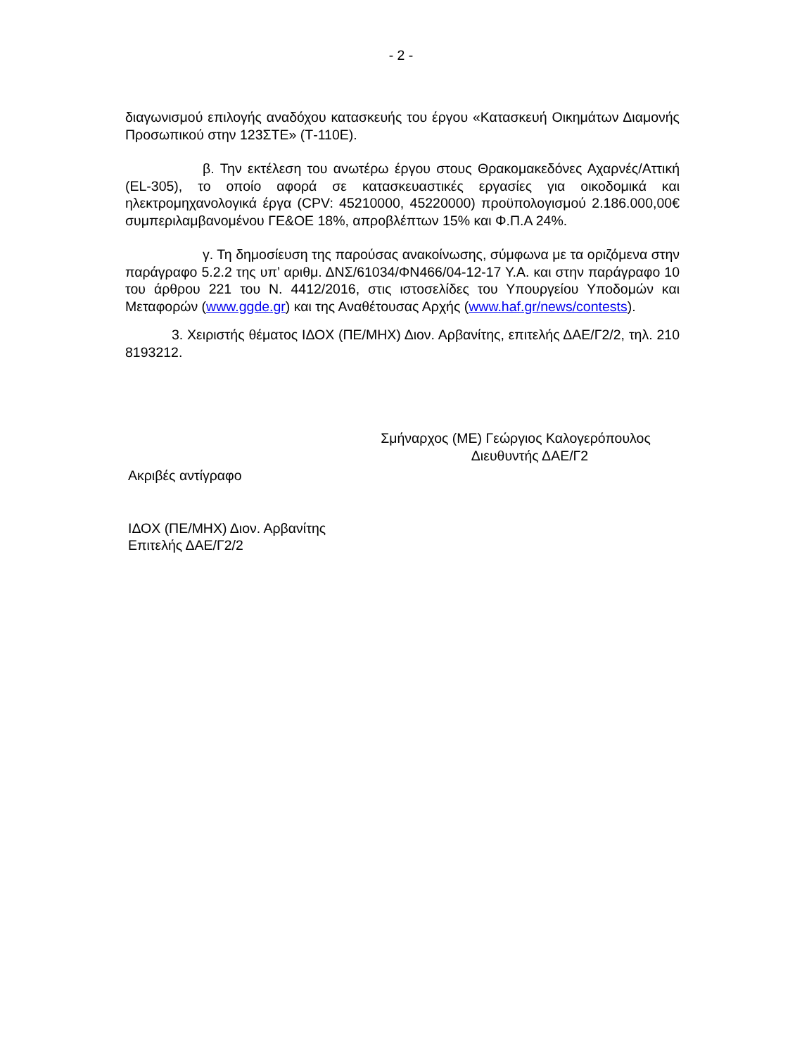- 2 -
διαγωνισμού επιλογής αναδόχου κατασκευής του έργου «Κατασκευή Οικημάτων Διαμονής Προσωπικού στην 123ΣΤΕ» (Τ-110Ε).
β. Την εκτέλεση του ανωτέρω έργου στους Θρακομακεδόνες Αχαρνές/Αττική (EL-305), το οποίο αφορά σε κατασκευαστικές εργασίες για οικοδομικά και ηλεκτρομηχανολογικά έργα (CPV: 45210000, 45220000) προϋπολογισμού 2.186.000,00€ συμπεριλαμβανομένου ΓΕ&ΟΕ 18%, απροβλέπτων 15% και Φ.Π.Α 24%.
γ. Τη δημοσίευση της παρούσας ανακοίνωσης, σύμφωνα με τα οριζόμενα στην παράγραφο 5.2.2 της υπ’ αριθμ. ΔΝΣ/61034/ΦΝ466/04-12-17 Υ.Α. και στην παράγραφο 10 του άρθρου 221 του Ν. 4412/2016, στις ιστοσελίδες του Υπουργείου Υποδομών και Μεταφορών (www.ggde.gr) και της Αναθέτουσας Αρχής (www.haf.gr/news/contests).
3. Χειριστής θέματος ΙΔΟΧ (ΠΕ/ΜΗΧ) Διον. Αρβανίτης, επιτελής ΔΑΕ/Γ2/2, τηλ. 210 8193212.
Σμήναρχος (ΜΕ) Γεώργιος Καλογερόπουλος
Διευθυντής ΔΑΕ/Γ2
Ακριβές αντίγραφο
ΙΔΟΧ (ΠΕ/ΜΗΧ) Διον. Αρβανίτης
Επιτελής ΔΑΕ/Γ2/2